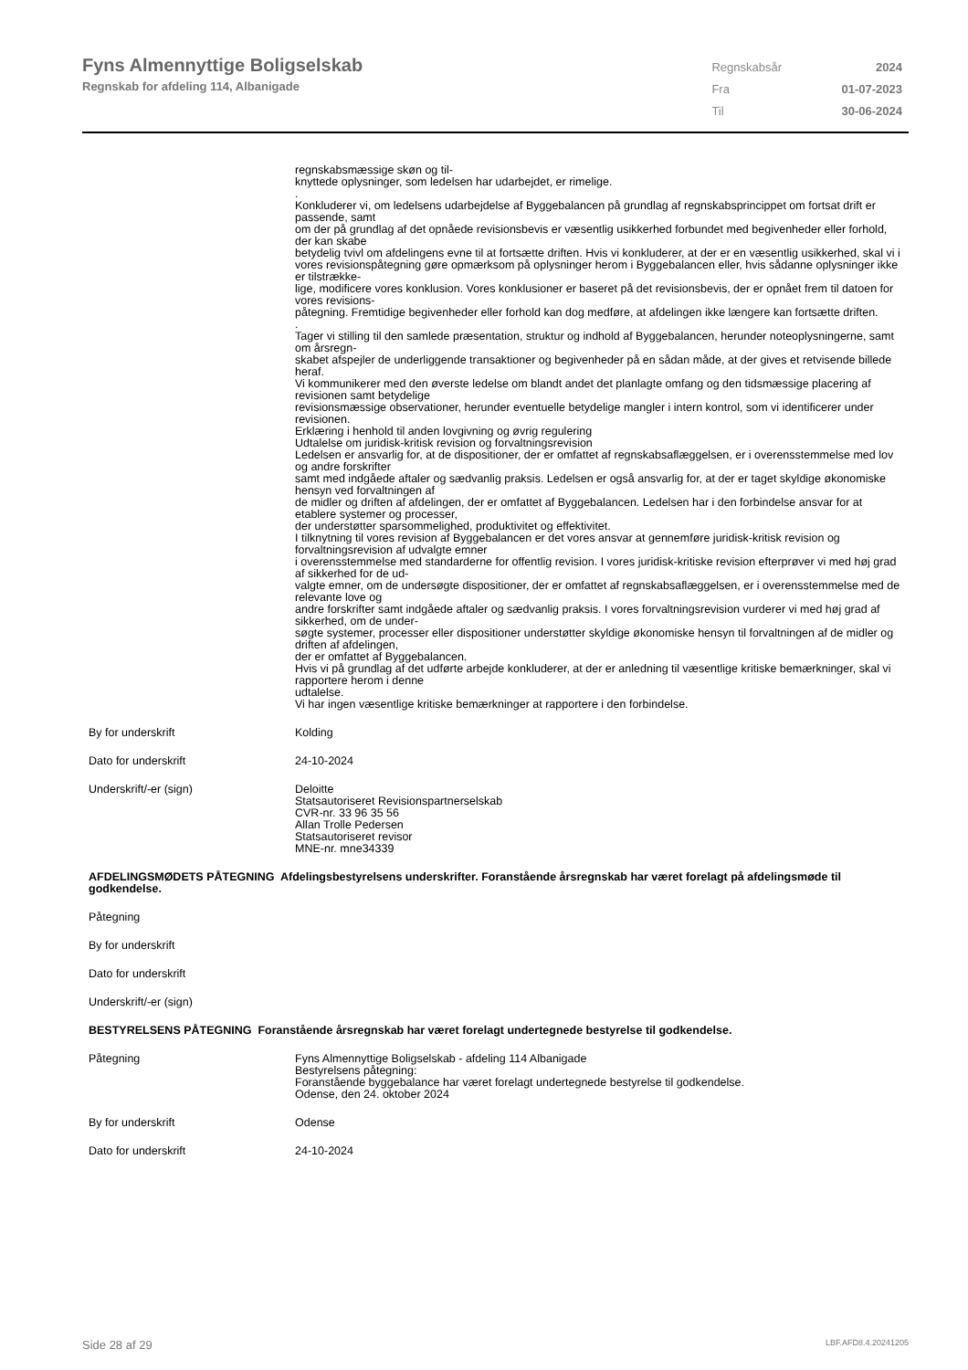Fyns Almennyttige Boligselskab
Regnskab for afdeling 114, Albanigade
| Regnskabsår | 2024 |
| Fra | 01-07-2023 |
| Til | 30-06-2024 |
regnskabsmæssige skøn og til-
knyttede oplysninger, som ledelsen har udarbejdet, er rimelige.
.
Konkluderer vi, om ledelsens udarbejdelse af Byggebalancen på grundlag af regnskabsprincippet om fortsat drift er passende, samt
om der på grundlag af det opnåede revisionsbevis er væsentlig usikkerhed forbundet med begivenheder eller forhold, der kan skabe
betydelig tvivl om afdelingens evne til at fortsætte driften. Hvis vi konkluderer, at der er en væsentlig usikkerhed, skal vi i
vores revisionspåtegning gøre opmærksom på oplysninger herom i Byggebalancen eller, hvis sådanne oplysninger ikke er tilstrække-
lige, modificere vores konklusion. Vores konklusioner er baseret på det revisionsbevis, der er opnået frem til datoen for vores revisions-
påtegning. Fremtidige begivenheder eller forhold kan dog medføre, at afdelingen ikke længere kan fortsætte driften.
.
Tager vi stilling til den samlede præsentation, struktur og indhold af Byggebalancen, herunder noteoplysningerne, samt om årsregn-
skabet afspejler de underliggende transaktioner og begivenheder på en sådan måde, at der gives et retvisende billede heraf.
Vi kommunikerer med den øverste ledelse om blandt andet det planlagte omfang og den tidsmæssige placering af revisionen samt betydelige
revisionsmæssige observationer, herunder eventuelle betydelige mangler i intern kontrol, som vi identificerer under revisionen.
Erklæring i henhold til anden lovgivning og øvrig regulering
Udtalelse om juridisk-kritisk revision og forvaltningsrevision
Ledelsen er ansvarlig for, at de dispositioner, der er omfattet af regnskabsaflæggelsen, er i overensstemmelse med lov og andre forskrifter
samt med indgåede aftaler og sædvanlig praksis. Ledelsen er også ansvarlig for, at der er taget skyldige økonomiske hensyn ved forvaltningen af
de midler og driften af afdelingen, der er omfattet af Byggebalancen. Ledelsen har i den forbindelse ansvar for at etablere systemer og processer,
der understøtter sparsommelighed, produktivitet og effektivitet.
I tilknytning til vores revision af Byggebalancen er det vores ansvar at gennemføre juridisk-kritisk revision og forvaltningsrevision af udvalgte emner
i overensstemmelse med standarderne for offentlig revision. I vores juridisk-kritiske revision efterprøver vi med høj grad af sikkerhed for de ud-
valgte emner, om de undersøgte dispositioner, der er omfattet af regnskabsaflæggelsen, er i overensstemmelse med de relevante love og
andre forskrifter samt indgåede aftaler og sædvanlig praksis. I vores forvaltningsrevision vurderer vi med høj grad af sikkerhed, om de under-
søgte systemer, processer eller dispositioner understøtter skyldige økonomiske hensyn til forvaltningen af de midler og driften af afdelingen,
der er omfattet af Byggebalancen.
Hvis vi på grundlag af det udførte arbejde konkluderer, at der er anledning til væsentlige kritiske bemærkninger, skal vi rapportere herom i denne
udtalelse.
Vi har ingen væsentlige kritiske bemærkninger at rapportere i den forbindelse.
By for underskrift Kolding
Dato for underskrift 24-10-2024
Underskrift/-er (sign) Deloitte
Statsautoriseret Revisionspartnerselskab
CVR-nr. 33 96 35 56
Allan Trolle Pedersen
Statsautoriseret revisor
MNE-nr. mne34339
AFDELINGSMØDETS PÅTEGNING Afdelingsbestyrelsens underskrifter. Foranstående årsregnskab har været forelagt på afdelingsmøde til godkendelse.
Påtegning
By for underskrift
Dato for underskrift
Underskrift/-er (sign)
BESTYRELSENS PÅTEGNING Foranstående årsregnskab har været forelagt undertegnede bestyrelse til godkendelse.
Påtegning Fyns Almennyttige Boligselskab - afdeling 114 Albanigade
Bestyrelsens påtegning:
Foranstående byggebalance har været forelagt undertegnede bestyrelse til godkendelse.
Odense, den 24. oktober 2024
By for underskrift Odense
Dato for underskrift 24-10-2024
Side 28 af 29 LBF.AFD8.4.20241205